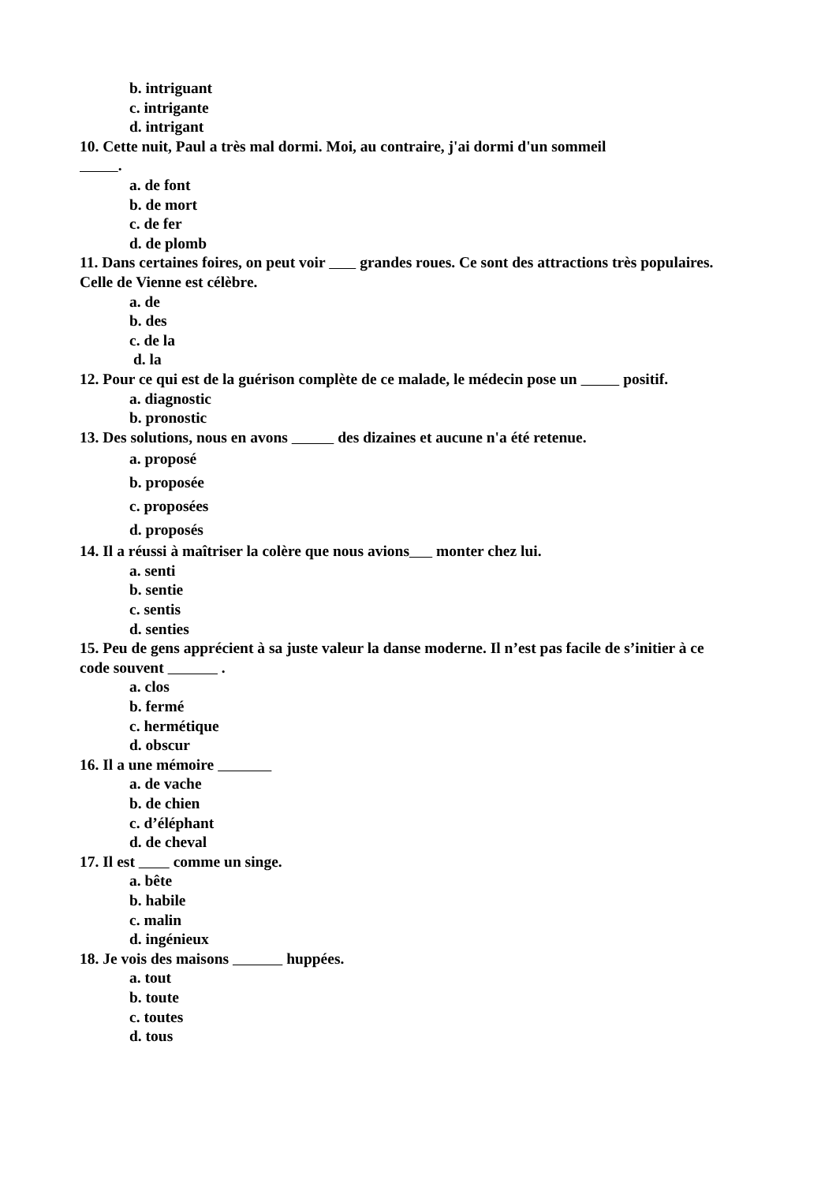b. intriguant
c. intrigante
d. intrigant
10. Cette nuit, Paul a très mal dormi. Moi, au contraire, j'ai dormi d'un sommeil
.
a. de font
b. de mort
c. de fer
d. de plomb
11. Dans certaines foires, on peut voir grandes roues. Ce sont des attractions très populaires. Celle de Vienne est célèbre.
a. de
b. des
c. de la
d. la
12. Pour ce qui est de la guérison complète de ce malade, le médecin pose un positif.
a. diagnostic
b. pronostic
13. Des solutions, nous en avons des dizaines et aucune n'a été retenue.
a. proposé
b. proposée
c. proposées
d. proposés
14. Il a réussi à maîtriser la colère que nous avions monter chez lui.
a. senti
b. sentie
c. sentis
d. senties
15. Peu de gens apprécient à sa juste valeur la danse moderne. Il n’est pas facile de s’initier à ce
code souvent .
a. clos
b. fermé
c. hermétique
d. obscur
16. Il a une mémoire
a. de vache
b. de chien
c. d’éléphant
d. de cheval
17. Il est comme un singe.
a. bête
b. habile
c. malin
d. ingénieux
18. Je vois des maisons huppées.
a. tout
b. toute
c. toutes
d. tous